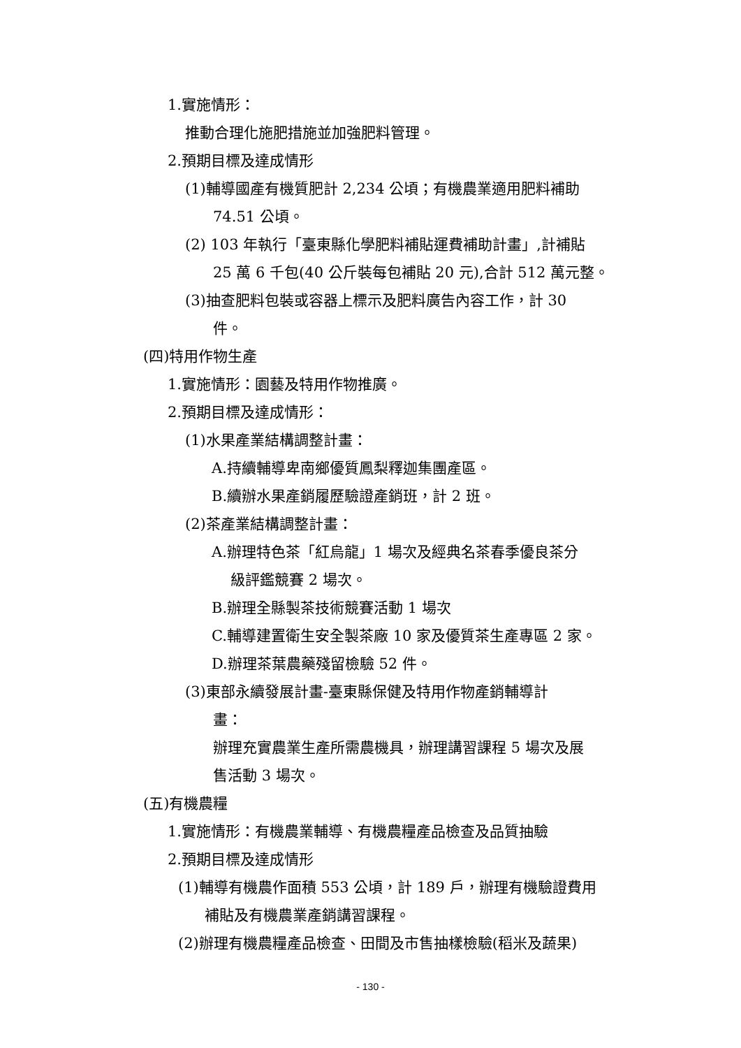1.實施情形：
推動合理化施肥措施並加強肥料管理。
2.預期目標及達成情形
(1)輔導國產有機質肥計 2,234 公頃；有機農業適用肥料補助
74.51 公頃。
(2) 103 年執行「臺東縣化學肥料補貼運費補助計畫」,計補貼
25 萬 6 千包(40 公斤裝每包補貼 20 元),合計 512 萬元整。
(3)抽查肥料包裝或容器上標示及肥料廣告內容工作，計 30
件。
(四)特用作物生產
1.實施情形：園藝及特用作物推廣。
2.預期目標及達成情形：
(1)水果產業結構調整計畫：
A.持續輔導卑南鄉優質鳳梨釋迦集團產區。
B.續辦水果產銷履歷驗證產銷班，計 2 班。
(2)茶產業結構調整計畫：
A.辦理特色茶「紅烏龍」1 場次及經典名茶春季優良茶分
級評鑑競賽 2 場次。
B.辦理全縣製茶技術競賽活動 1 場次
C.輔導建置衛生安全製茶廠 10 家及優質茶生產專區 2 家。
D.辦理茶葉農藥殘留檢驗 52 件。
(3)東部永續發展計畫-臺東縣保健及特用作物產銷輔導計
畫：
辦理充實農業生產所需農機具，辦理講習課程 5 場次及展
售活動 3 場次。
(五)有機農糧
1.實施情形：有機農業輔導、有機農糧產品檢查及品質抽驗
2.預期目標及達成情形
(1)輔導有機農作面積 553 公頃，計 189 戶，辦理有機驗證費用
補貼及有機農業產銷講習課程。
(2)辦理有機農糧產品檢查、田間及市售抽樣檢驗(稻米及蔬果)
- 130 -